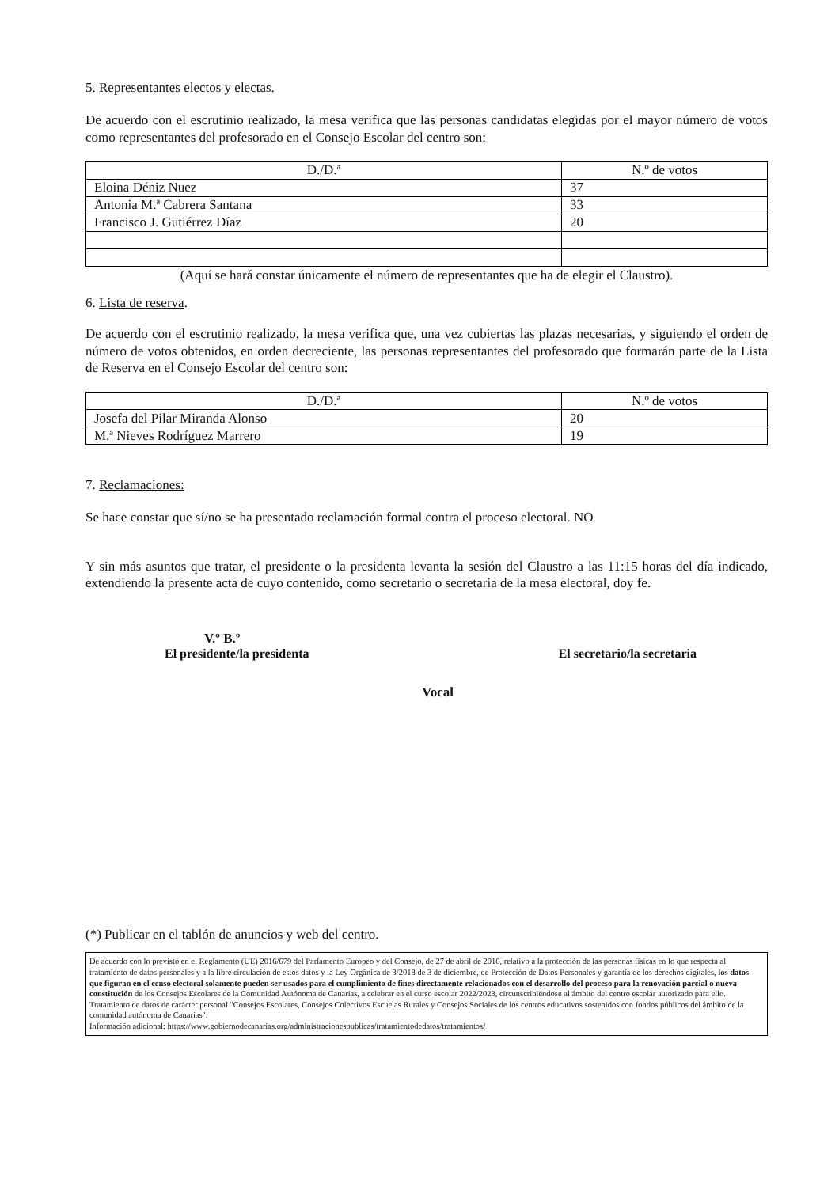5. Representantes electos y electas.
De acuerdo con el escrutinio realizado, la mesa verifica que las personas candidatas elegidas por el mayor número de votos como representantes del profesorado en el Consejo Escolar del centro son:
| D./D.ª | N.º de votos |
| --- | --- |
| Eloina Déniz Nuez | 37 |
| Antonia M.ª Cabrera Santana | 33 |
| Francisco J. Gutiérrez Díaz | 20 |
(Aquí se hará constar únicamente el número de representantes que ha de elegir el Claustro).
6. Lista de reserva.
De acuerdo con el escrutinio realizado, la mesa verifica que, una vez cubiertas las plazas necesarias, y siguiendo el orden de número de votos obtenidos, en orden decreciente, las personas representantes del profesorado que formarán parte de la Lista de Reserva en el Consejo Escolar del centro son:
| D./D.ª | N.º de votos |
| --- | --- |
| Josefa del Pilar Miranda Alonso | 20 |
| M.ª Nieves Rodríguez Marrero | 19 |
7. Reclamaciones:
Se hace constar que sí/no se ha presentado reclamación formal contra el proceso electoral. NO
Y sin más asuntos que tratar, el presidente o la presidenta levanta la sesión del Claustro a las 11:15 horas del día indicado, extendiendo la presente acta de cuyo contenido, como secretario o secretaria de la mesa electoral, doy fe.
V.º B.º
El presidente/la presidenta El secretario/la secretaria
Vocal
(*) Publicar en el tablón de anuncios y web del centro.
De acuerdo con lo previsto en el Reglamento (UE) 2016/679 del Parlamento Europeo y del Consejo, de 27 de abril de 2016, relativo a la protección de las personas físicas en lo que respecta al tratamiento de datos personales y a la libre circulación de estos datos y la Ley Orgánica de 3/2018 de 3 de diciembre, de Protección de Datos Personales y garantía de los derechos digitales, los datos que figuran en el censo electoral solamente pueden ser usados para el cumplimiento de fines directamente relacionados con el desarrollo del proceso para la renovación parcial o nueva constitución de los Consejos Escolares de la Comunidad Autónoma de Canarias, a celebrar en el curso escolar 2022/2023, circunscribiéndose al ámbito del centro escolar autorizado para ello.
Tratamiento de datos de carácter personal "Consejos Escolares, Consejos Colectivos Escuelas Rurales y Consejos Sociales de los centros educativos sostenidos con fondos públicos del ámbito de la comunidad autónoma de Canarias".
Información adicional: https://www.gobiernodecanarias.org/administracionespublicas/tratamientodedatos/tratamientos/